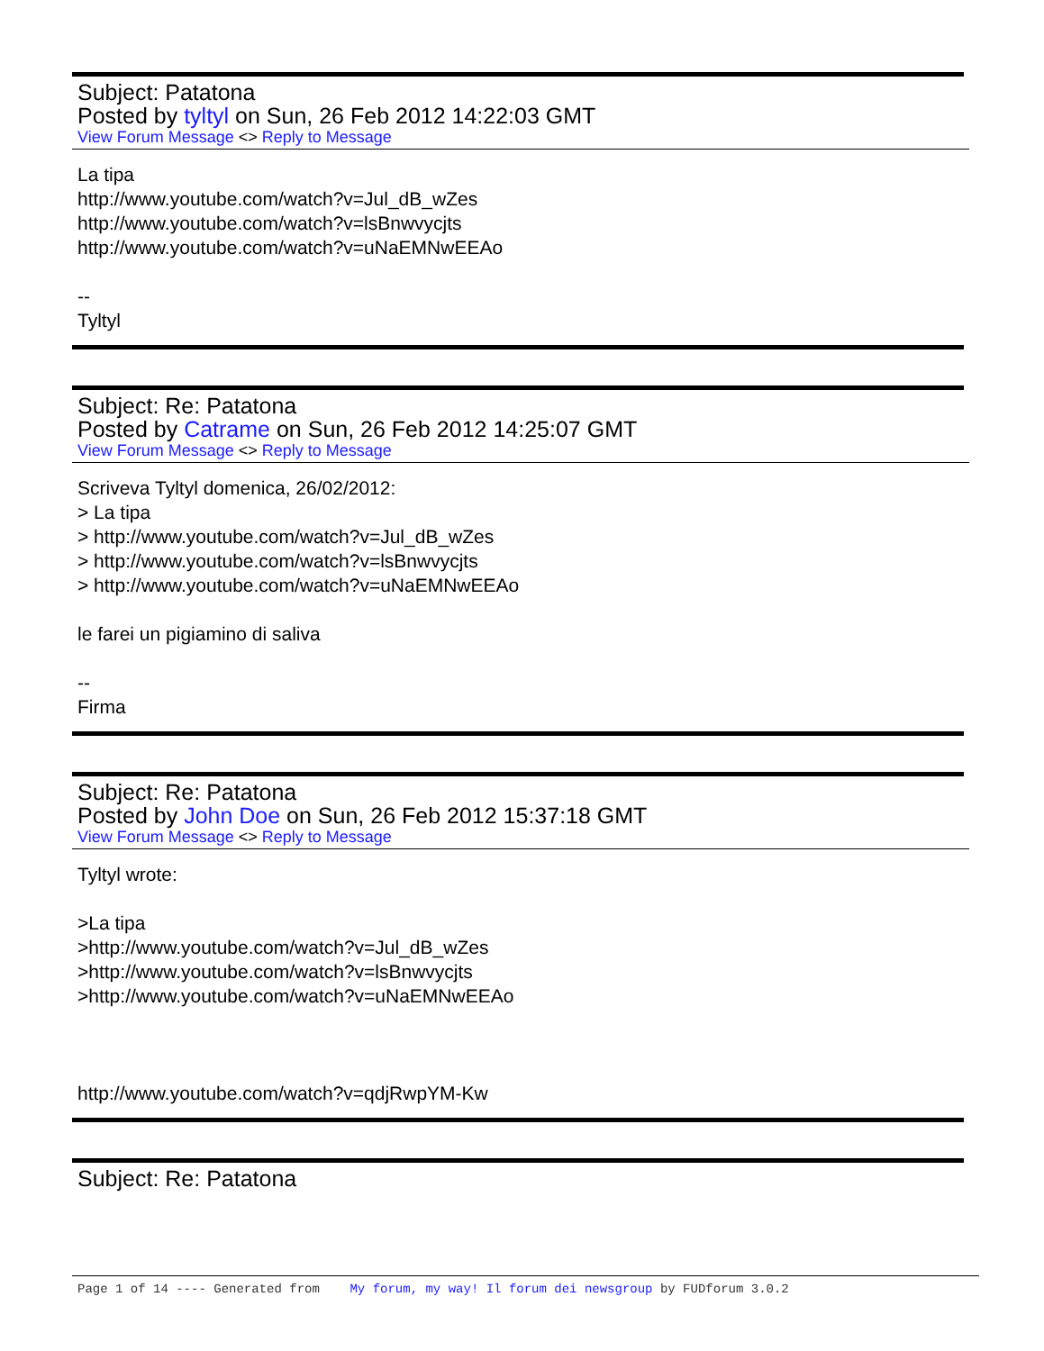Subject: Patatona
Posted by tyltyl on Sun, 26 Feb 2012 14:22:03 GMT
View Forum Message <> Reply to Message
La tipa
http://www.youtube.com/watch?v=Jul_dB_wZes
http://www.youtube.com/watch?v=lsBnwvycjts
http://www.youtube.com/watch?v=uNaEMNwEEAo
--
Tyltyl
Subject: Re: Patatona
Posted by Catrame on Sun, 26 Feb 2012 14:25:07 GMT
View Forum Message <> Reply to Message
Scriveva Tyltyl domenica, 26/02/2012:
> La tipa
> http://www.youtube.com/watch?v=Jul_dB_wZes
> http://www.youtube.com/watch?v=lsBnwvycjts
> http://www.youtube.com/watch?v=uNaEMNwEEAo
le farei un pigiamino di saliva
--
Firma
Subject: Re: Patatona
Posted by John Doe on Sun, 26 Feb 2012 15:37:18 GMT
View Forum Message <> Reply to Message
Tyltyl wrote:
>La tipa
>http://www.youtube.com/watch?v=Jul_dB_wZes
>http://www.youtube.com/watch?v=lsBnwvycjts
>http://www.youtube.com/watch?v=uNaEMNwEEAo
http://www.youtube.com/watch?v=qdjRwpYM-Kw
Subject: Re: Patatona
Page 1 of 14 ---- Generated from My forum, my way! Il forum dei newsgroup by FUDforum 3.0.2